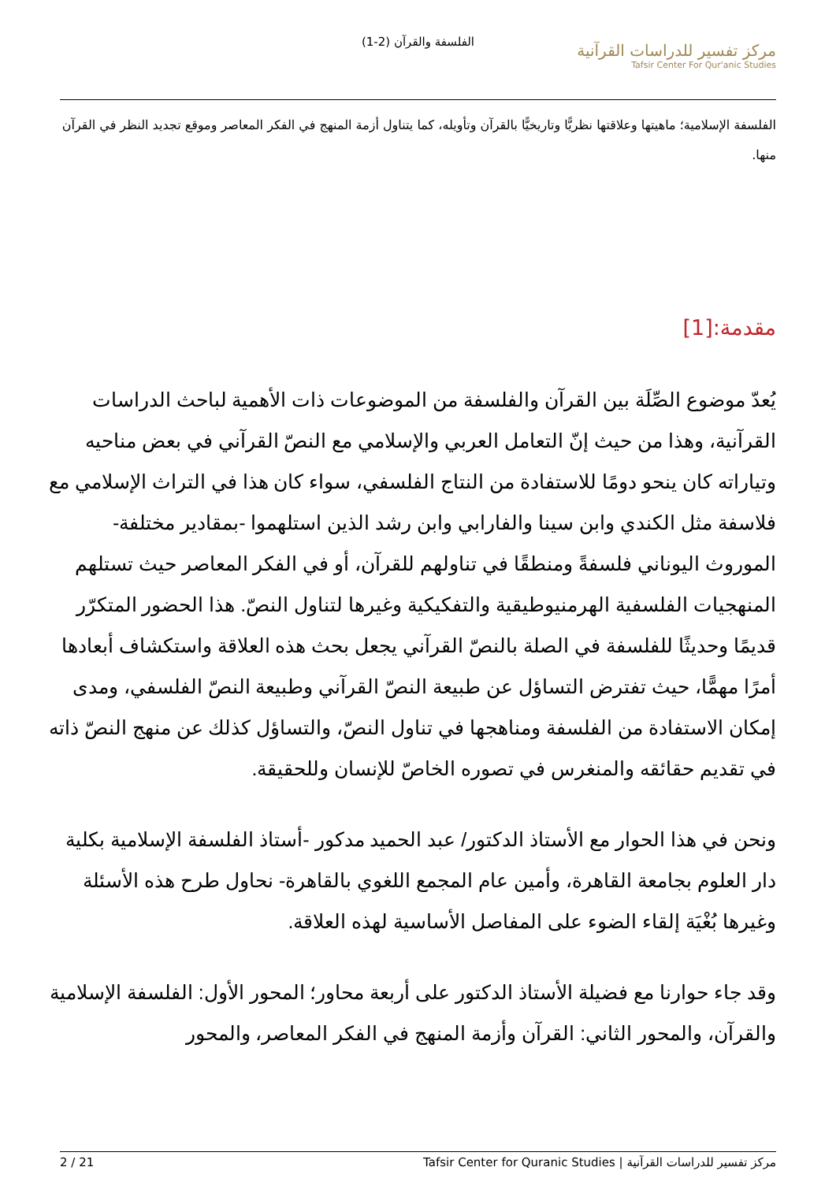الفلسفة والقرآن (2-1)
مركز تفسير للدراسات القرآنية
Tafsir Center For Qur'anic Studies
الفلسفة الإسلامية؛ ماهيتها وعلاقتها نظريًّا وتاريخيًّا بالقرآن وتأويله، كما يتناول أزمة المنهج في الفكر المعاصر وموقع تجديد النظر في القرآن منها.
مقدمة:[1]
يُعدّ موضوع الصِّلَة بين القرآن والفلسفة من الموضوعات ذات الأهمية لباحث الدراسات القرآنية، وهذا من حيث إنّ التعامل العربي والإسلامي مع النصّ القرآني في بعض مناحيه وتياراته كان ينحو دومًا للاستفادة من النتاج الفلسفي، سواء كان هذا في التراث الإسلامي مع فلاسفة مثل الكندي وابن سينا والفارابي وابن رشد الذين استلهموا -بمقادير مختلفة- الموروث اليوناني فلسفةً ومنطقًا في تناولهم للقرآن، أو في الفكر المعاصر حيث تستلهم المنهجيات الفلسفية الهرمنيوطيقية والتفكيكية وغيرها لتناول النصّ. هذا الحضور المتكرّر قديمًا وحديثًا للفلسفة في الصلة بالنصّ القرآني يجعل بحث هذه العلاقة واستكشاف أبعادها أمرًا مهمًّا، حيث تفترض التساؤل عن طبيعة النصّ القرآني وطبيعة النصّ الفلسفي، ومدى إمكان الاستفادة من الفلسفة ومناهجها في تناول النصّ، والتساؤل كذلك عن منهج النصّ ذاته في تقديم حقائقه والمنغرس في تصوره الخاصّ للإنسان وللحقيقة.
ونحن في هذا الحوار مع الأستاذ الدكتور/ عبد الحميد مدكور -أستاذ الفلسفة الإسلامية بكلية دار العلوم بجامعة القاهرة، وأمين عام المجمع اللغوي بالقاهرة- نحاول طرح هذه الأسئلة وغيرها بُغْيَة إلقاء الضوء على المفاصل الأساسية لهذه العلاقة.
وقد جاء حوارنا مع فضيلة الأستاذ الدكتور على أربعة محاور؛ المحور الأول: الفلسفة الإسلامية والقرآن، والمحور الثاني: القرآن وأزمة المنهج في الفكر المعاصر، والمحور
2 / 21 مركز تفسير للدراسات القرآنية | Tafsir Center for Quranic Studies